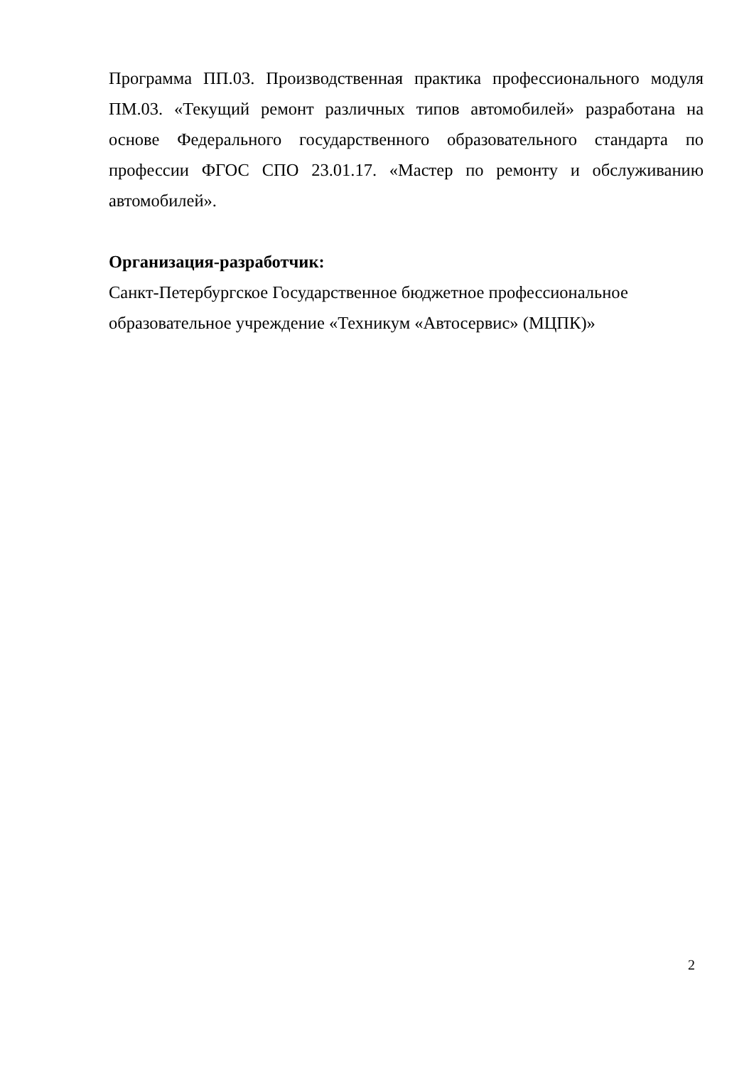Программа ПП.03. Производственная практика профессионального модуля ПМ.03. «Текущий ремонт различных типов автомобилей» разработана на основе Федерального государственного образовательного стандарта по профессии ФГОС СПО 23.01.17. «Мастер по ремонту и обслуживанию автомобилей».
Организация-разработчик:
Санкт-Петербургское Государственное бюджетное профессиональное
образовательное учреждение «Техникум «Автосервис» (МЦПК)»
2